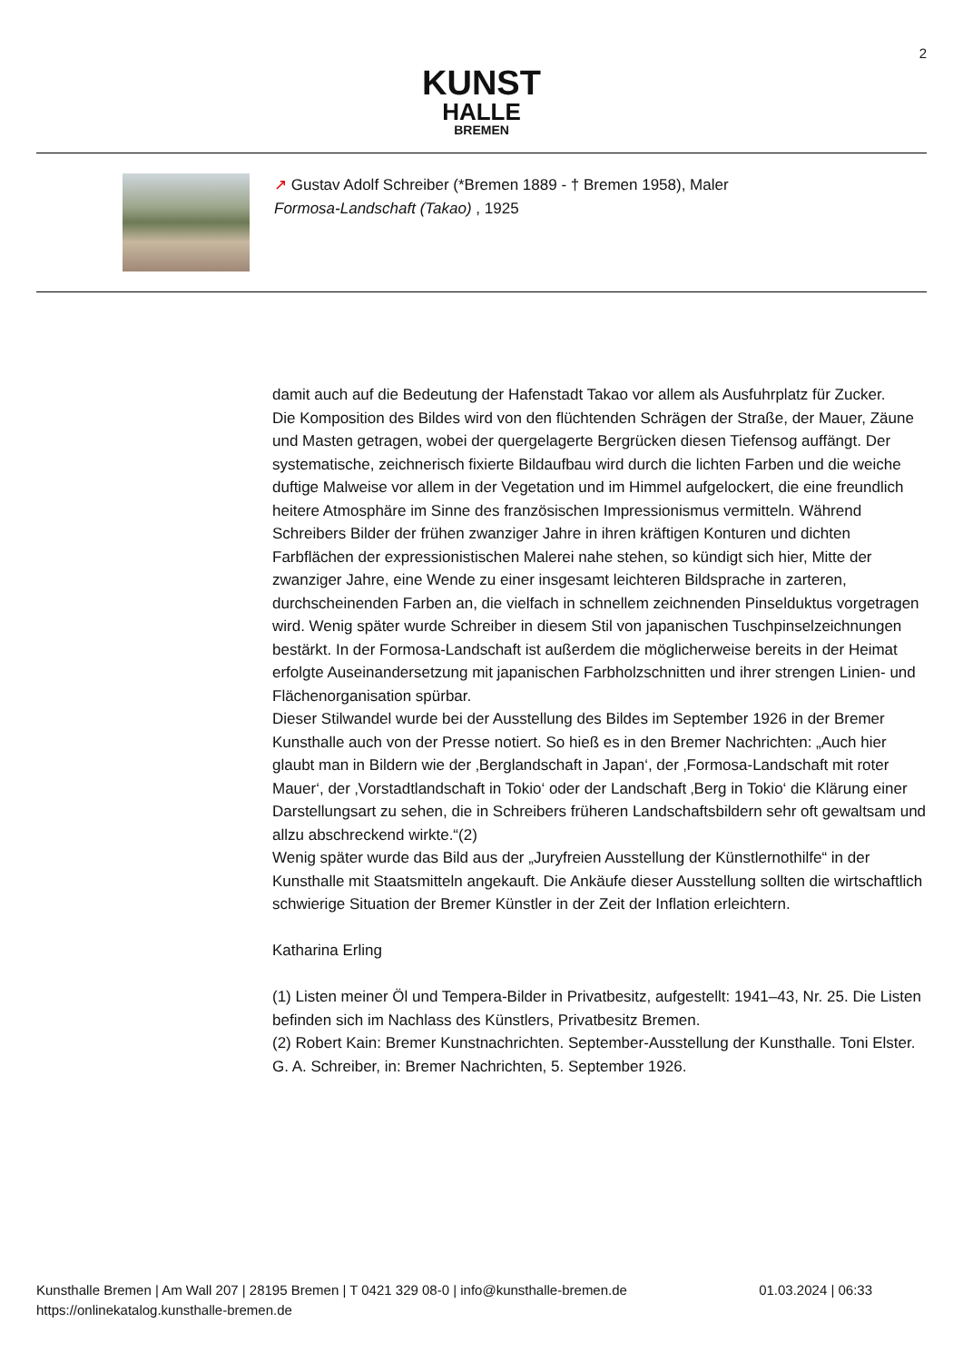2
KUNST
HALLE
BREMEN
↗ Gustav Adolf Schreiber (*Bremen 1889 - † Bremen 1958), Maler
Formosa-Landschaft (Takao) , 1925
damit auch auf die Bedeutung der Hafenstadt Takao vor allem als Ausfuhrplatz für Zucker.
Die Komposition des Bildes wird von den flüchtenden Schrägen der Straße, der Mauer, Zäune und Masten getragen, wobei der quergelagerte Bergrücken diesen Tiefensog auffängt. Der systematische, zeichnerisch fixierte Bildaufbau wird durch die lichten Farben und die weiche duftige Malweise vor allem in der Vegetation und im Himmel aufgelockert, die eine freundlich heitere Atmosphäre im Sinne des französischen Impressionismus vermitteln. Während Schreibers Bilder der frühen zwanziger Jahre in ihren kräftigen Konturen und dichten Farbflächen der expressionistischen Malerei nahe stehen, so kündigt sich hier, Mitte der zwanziger Jahre, eine Wende zu einer insgesamt leichteren Bildsprache in zarteren, durchscheinenden Farben an, die vielfach in schnellem zeichnenden Pinselduktus vorgetragen wird. Wenig später wurde Schreiber in diesem Stil von japanischen Tuschpinselzeichnungen bestärkt. In der Formosa-Landschaft ist außerdem die möglicherweise bereits in der Heimat erfolgte Auseinandersetzung mit japanischen Farbholzschnitten und ihrer strengen Linien- und Flächenorganisation spürbar.
Dieser Stilwandel wurde bei der Ausstellung des Bildes im September 1926 in der Bremer Kunsthalle auch von der Presse notiert. So hieß es in den Bremer Nachrichten: „Auch hier glaubt man in Bildern wie der ‚Berglandschaft in Japan‘, der ‚Formosa-Landschaft mit roter Mauer‘, der ‚Vorstadtlandschaft in Tokio‘ oder der Landschaft ‚Berg in Tokio‘ die Klärung einer Darstellungsart zu sehen, die in Schreibers früheren Landschaftsbildern sehr oft gewaltsam und allzu abschreckend wirkte.“(2)
Wenig später wurde das Bild aus der „Juryfreien Ausstellung der Künstlernothilfe“ in der Kunsthalle mit Staatsmitteln angekauft. Die Ankäufe dieser Ausstellung sollten die wirtschaftlich schwierige Situation der Bremer Künstler in der Zeit der Inflation erleichtern.
Katharina Erling
(1) Listen meiner Öl und Tempera-Bilder in Privatbesitz, aufgestellt: 1941–43, Nr. 25. Die Listen befinden sich im Nachlass des Künstlers, Privatbesitz Bremen.
(2) Robert Kain: Bremer Kunstnachrichten. September-Ausstellung der Kunsthalle. Toni Elster. G. A. Schreiber, in: Bremer Nachrichten, 5. September 1926.
Kunsthalle Bremen | Am Wall 207 | 28195 Bremen | T 0421 329 08-0 | info@kunsthalle-bremen.de
https://onlinekatalog.kunsthalle-bremen.de
01.03.2024 | 06:33